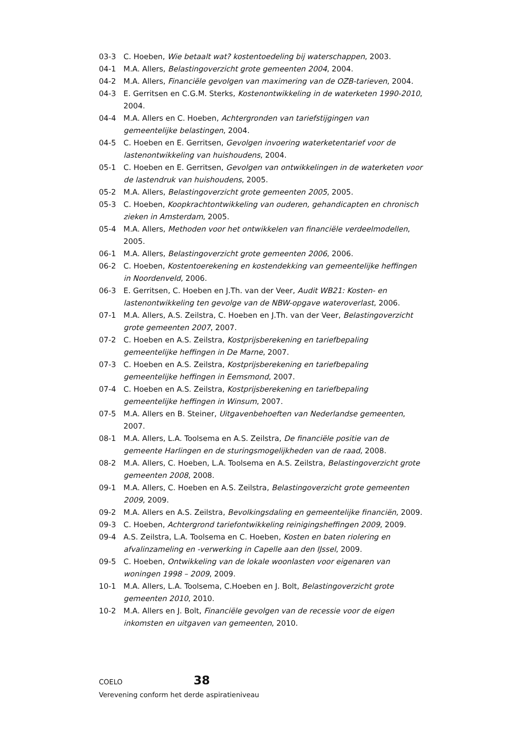03-3 C. Hoeben, Wie betaalt wat? kostentoedeling bij waterschappen, 2003.
04-1 M.A. Allers, Belastingoverzicht grote gemeenten 2004, 2004.
04-2 M.A. Allers, Financiële gevolgen van maximering van de OZB-tarieven, 2004.
04-3 E. Gerritsen en C.G.M. Sterks, Kostenontwikkeling in de waterketen 1990-2010, 2004.
04-4 M.A. Allers en C. Hoeben, Achtergronden van tariefstijgingen van gemeentelijke belastingen, 2004.
04-5 C. Hoeben en E. Gerritsen, Gevolgen invoering waterketentarief voor de lastenontwikkeling van huishoudens, 2004.
05-1 C. Hoeben en E. Gerritsen, Gevolgen van ontwikkelingen in de waterketen voor de lastendruk van huishoudens, 2005.
05-2 M.A. Allers, Belastingoverzicht grote gemeenten 2005, 2005.
05-3 C. Hoeben, Koopkrachtontwikkeling van ouderen, gehandicapten en chronisch zieken in Amsterdam, 2005.
05-4 M.A. Allers, Methoden voor het ontwikkelen van financiële verdeelmodellen, 2005.
06-1 M.A. Allers, Belastingoverzicht grote gemeenten 2006, 2006.
06-2 C. Hoeben, Kostentoerekening en kostendekking van gemeentelijke heffingen in Noordenveld, 2006.
06-3 E. Gerritsen, C. Hoeben en J.Th. van der Veer, Audit WB21: Kosten- en lastenontwikkeling ten gevolge van de NBW-opgave wateroverlast, 2006.
07-1 M.A. Allers, A.S. Zeilstra, C. Hoeben en J.Th. van der Veer, Belastingoverzicht grote gemeenten 2007, 2007.
07-2 C. Hoeben en A.S. Zeilstra, Kostprijsberekening en tariefbepaling gemeentelijke heffingen in De Marne, 2007.
07-3 C. Hoeben en A.S. Zeilstra, Kostprijsberekening en tariefbepaling gemeentelijke heffingen in Eemsmond, 2007.
07-4 C. Hoeben en A.S. Zeilstra, Kostprijsberekening en tariefbepaling gemeentelijke heffingen in Winsum, 2007.
07-5 M.A. Allers en B. Steiner, Uitgavenbehoeften van Nederlandse gemeenten, 2007.
08-1 M.A. Allers, L.A. Toolsema en A.S. Zeilstra, De financiële positie van de gemeente Harlingen en de sturingsmogelijkheden van de raad, 2008.
08-2 M.A. Allers, C. Hoeben, L.A. Toolsema en A.S. Zeilstra, Belastingoverzicht grote gemeenten 2008, 2008.
09-1 M.A. Allers, C. Hoeben en A.S. Zeilstra, Belastingoverzicht grote gemeenten 2009, 2009.
09-2 M.A. Allers en A.S. Zeilstra, Bevolkingsdaling en gemeentelijke financiën, 2009.
09-3 C. Hoeben, Achtergrond tariefontwikkeling reinigingsheffingen 2009, 2009.
09-4 A.S. Zeilstra, L.A. Toolsema en C. Hoeben, Kosten en baten riolering en afvalinzameling en -verwerking in Capelle aan den IJssel, 2009.
09-5 C. Hoeben, Ontwikkeling van de lokale woonlasten voor eigenaren van woningen 1998 – 2009, 2009.
10-1 M.A. Allers, L.A. Toolsema, C.Hoeben en J. Bolt, Belastingoverzicht grote gemeenten 2010, 2010.
10-2 M.A. Allers en J. Bolt, Financiële gevolgen van de recessie voor de eigen inkomsten en uitgaven van gemeenten, 2010.
COELO 38
Verevening conform het derde aspiratieniveau